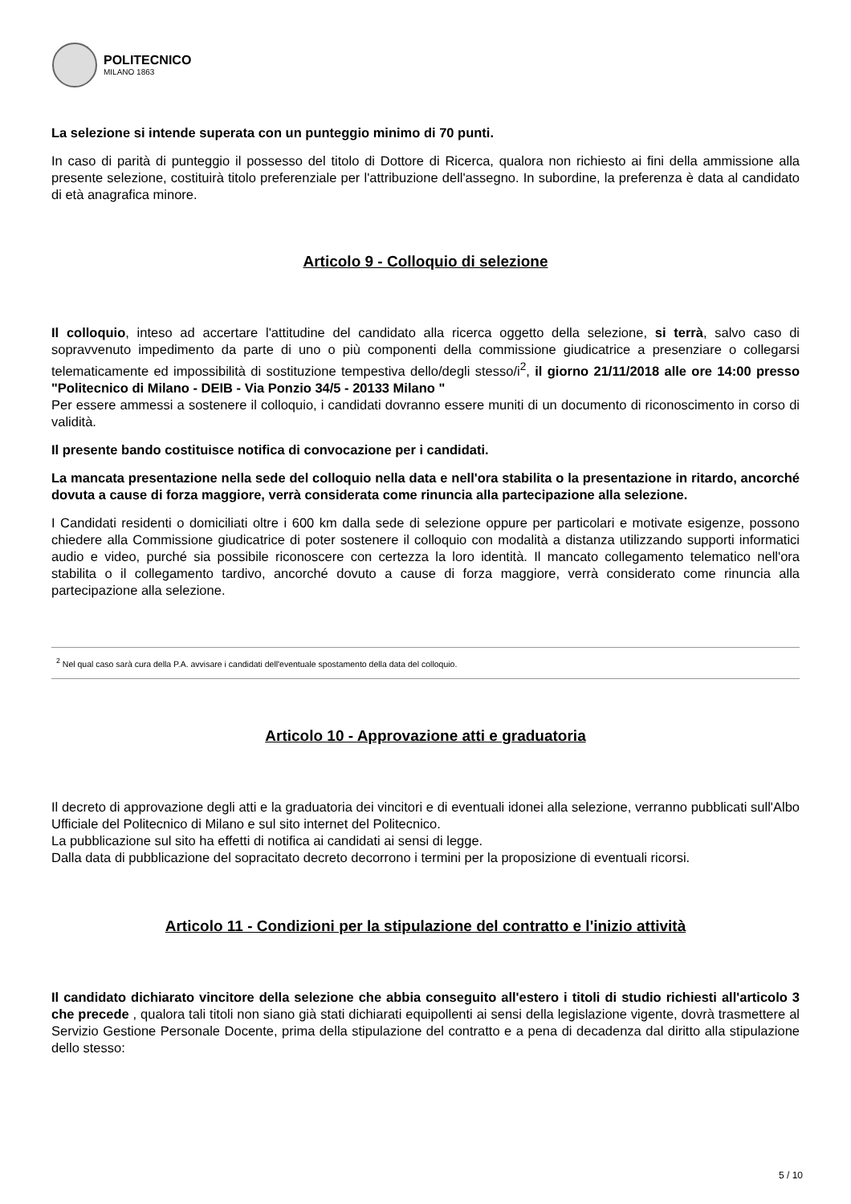POLITECNICO
MILANO 1863
La selezione si intende superata con un punteggio minimo di 70 punti.
In caso di parità di punteggio il possesso del titolo di Dottore di Ricerca, qualora non richiesto ai fini della ammissione alla presente selezione, costituirà titolo preferenziale per l'attribuzione dell'assegno. In subordine, la preferenza è data al candidato di età anagrafica minore.
Articolo 9 - Colloquio di selezione
Il colloquio, inteso ad accertare l'attitudine del candidato alla ricerca oggetto della selezione, si terrà, salvo caso di sopravvenuto impedimento da parte di uno o più componenti della commissione giudicatrice a presenziare o collegarsi telematicamente ed impossibilità di sostituzione tempestiva dello/degli stesso/i<sup>2</sup>, il giorno 21/11/2018 alle ore 14:00 presso "Politecnico di Milano - DEIB - Via Ponzio 34/5 - 20133 Milano "
Per essere ammessi a sostenere il colloquio, i candidati dovranno essere muniti di un documento di riconoscimento in corso di validità.
Il presente bando costituisce notifica di convocazione per i candidati.
La mancata presentazione nella sede del colloquio nella data e nell'ora stabilita o la presentazione in ritardo, ancorché dovuta a cause di forza maggiore, verrà considerata come rinuncia alla partecipazione alla selezione.
I Candidati residenti o domiciliati oltre i 600 km dalla sede di selezione oppure per particolari e motivate esigenze, possono chiedere alla Commissione giudicatrice di poter sostenere il colloquio con modalità a distanza utilizzando supporti informatici audio e video, purché sia possibile riconoscere con certezza la loro identità. Il mancato collegamento telematico nell'ora stabilita o il collegamento tardivo, ancorché dovuto a cause di forza maggiore, verrà considerato come rinuncia alla partecipazione alla selezione.
<sup>2</sup> Nel qual caso sarà cura della P.A. avvisare i candidati dell'eventuale spostamento della data del colloquio.
Articolo 10 - Approvazione atti e graduatoria
Il decreto di approvazione degli atti e la graduatoria dei vincitori e di eventuali idonei alla selezione, verranno pubblicati sull'Albo Ufficiale del Politecnico di Milano e sul sito internet del Politecnico.
La pubblicazione sul sito ha effetti di notifica ai candidati ai sensi di legge.
Dalla data di pubblicazione del sopracitato decreto decorrono i termini per la proposizione di eventuali ricorsi.
Articolo 11 - Condizioni per la stipulazione del contratto e l'inizio attività
Il candidato dichiarato vincitore della selezione che abbia conseguito all'estero i titoli di studio richiesti all'articolo 3 che precede , qualora tali titoli non siano già stati dichiarati equipollenti ai sensi della legislazione vigente, dovrà trasmettere al Servizio Gestione Personale Docente, prima della stipulazione del contratto e a pena di decadenza dal diritto alla stipulazione dello stesso:
5 / 10